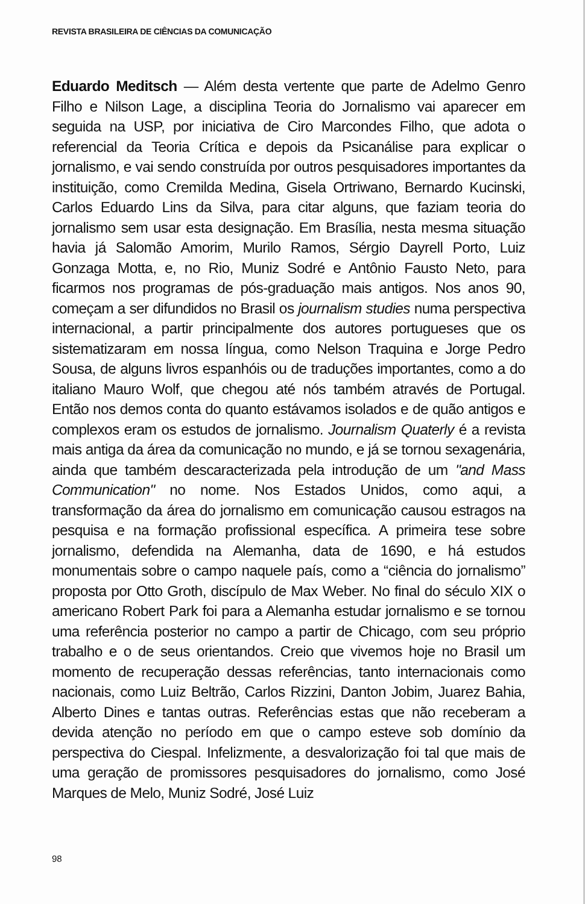REVISTA BRASILEIRA DE CIÊNCIAS DA COMUNICAÇÃO
Eduardo Meditsch — Além desta vertente que parte de Adelmo Genro Filho e Nilson Lage, a disciplina Teoria do Jornalismo vai aparecer em seguida na USP, por iniciativa de Ciro Marcondes Filho, que adota o referencial da Teoria Crítica e depois da Psicanálise para explicar o jornalismo, e vai sendo construída por outros pesquisadores importantes da instituição, como Cremilda Medina, Gisela Ortriwano, Bernardo Kucinski, Carlos Eduardo Lins da Silva, para citar alguns, que faziam teoria do jornalismo sem usar esta designação. Em Brasília, nesta mesma situação havia já Salomão Amorim, Murilo Ramos, Sérgio Dayrell Porto, Luiz Gonzaga Motta, e, no Rio, Muniz Sodré e Antônio Fausto Neto, para ficarmos nos programas de pós-graduação mais antigos. Nos anos 90, começam a ser difundidos no Brasil os journalism studies numa perspectiva internacional, a partir principalmente dos autores portugueses que os sistematizaram em nossa língua, como Nelson Traquina e Jorge Pedro Sousa, de alguns livros espanhóis ou de traduções importantes, como a do italiano Mauro Wolf, que chegou até nós também através de Portugal. Então nos demos conta do quanto estávamos isolados e de quão antigos e complexos eram os estudos de jornalismo. Journalism Quaterly é a revista mais antiga da área da comunicação no mundo, e já se tornou sexagenária, ainda que também descaracterizada pela introdução de um "and Mass Communication" no nome. Nos Estados Unidos, como aqui, a transformação da área do jornalismo em comunicação causou estragos na pesquisa e na formação profissional específica. A primeira tese sobre jornalismo, defendida na Alemanha, data de 1690, e há estudos monumentais sobre o campo naquele país, como a “ciência do jornalismo” proposta por Otto Groth, discípulo de Max Weber. No final do século XIX o americano Robert Park foi para a Alemanha estudar jornalismo e se tornou uma referência posterior no campo a partir de Chicago, com seu próprio trabalho e o de seus orientandos. Creio que vivemos hoje no Brasil um momento de recuperação dessas referências, tanto internacionais como nacionais, como Luiz Beltrão, Carlos Rizzini, Danton Jobim, Juarez Bahia, Alberto Dines e tantas outras. Referências estas que não receberam a devida atenção no período em que o campo esteve sob domínio da perspectiva do Ciespal. Infelizmente, a desvalorização foi tal que mais de uma geração de promissores pesquisadores do jornalismo, como José Marques de Melo, Muniz Sodré, José Luiz
98